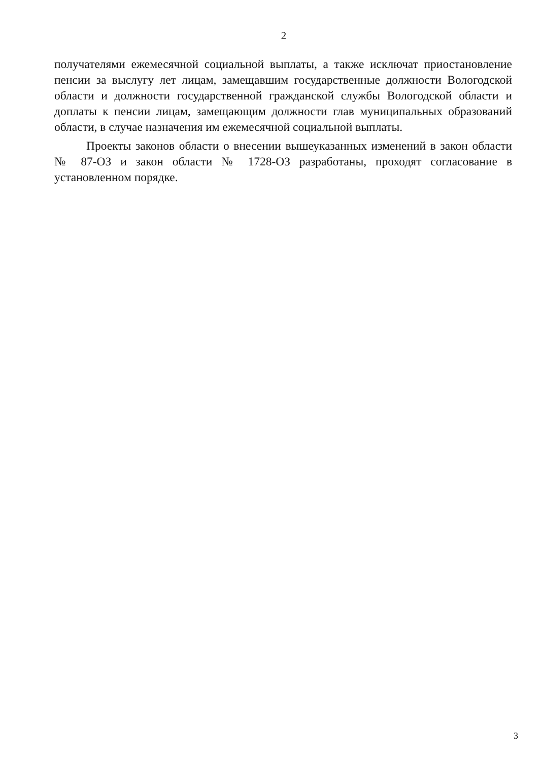2
получателями ежемесячной социальной выплаты, а также исключат приостановление пенсии за выслугу лет лицам, замещавшим государственные должности Вологодской области и должности государственной гражданской службы Вологодской области и доплаты к пенсии лицам, замещающим должности глав муниципальных образований области, в случае назначения им ежемесячной социальной выплаты.
Проекты законов области о внесении вышеуказанных изменений в закон области № 87-ОЗ и закон области № 1728-ОЗ разработаны, проходят согласование в установленном порядке.
3